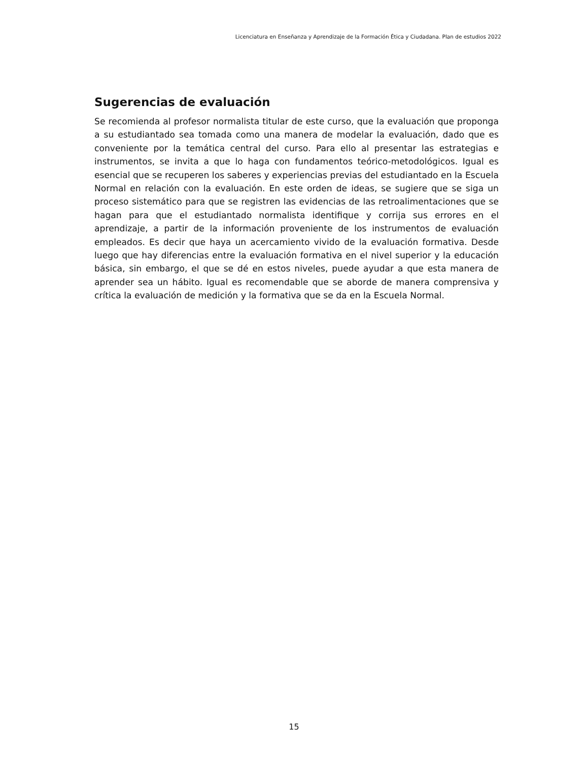Licenciatura en Enseñanza y Aprendizaje de la Formación Ética y Ciudadana. Plan de estudios 2022
Sugerencias de evaluación
Se recomienda al profesor normalista titular de este curso, que la evaluación que proponga a su estudiantado sea tomada como una manera de modelar la evaluación, dado que es conveniente por la temática central del curso. Para ello al presentar las estrategias e instrumentos, se invita a que lo haga con fundamentos teórico-metodológicos. Igual es esencial que se recuperen los saberes y experiencias previas del estudiantado en la Escuela Normal en relación con la evaluación. En este orden de ideas, se sugiere que se siga un proceso sistemático para que se registren las evidencias de las retroalimentaciones que se hagan para que el estudiantado normalista identifique y corrija sus errores en el aprendizaje, a partir de la información proveniente de los instrumentos de evaluación empleados. Es decir que haya un acercamiento vivido de la evaluación formativa. Desde luego que hay diferencias entre la evaluación formativa en el nivel superior y la educación básica, sin embargo, el que se dé en estos niveles, puede ayudar a que esta manera de aprender sea un hábito. Igual es recomendable que se aborde de manera comprensiva y crítica la evaluación de medición y la formativa que se da en la Escuela Normal.
15